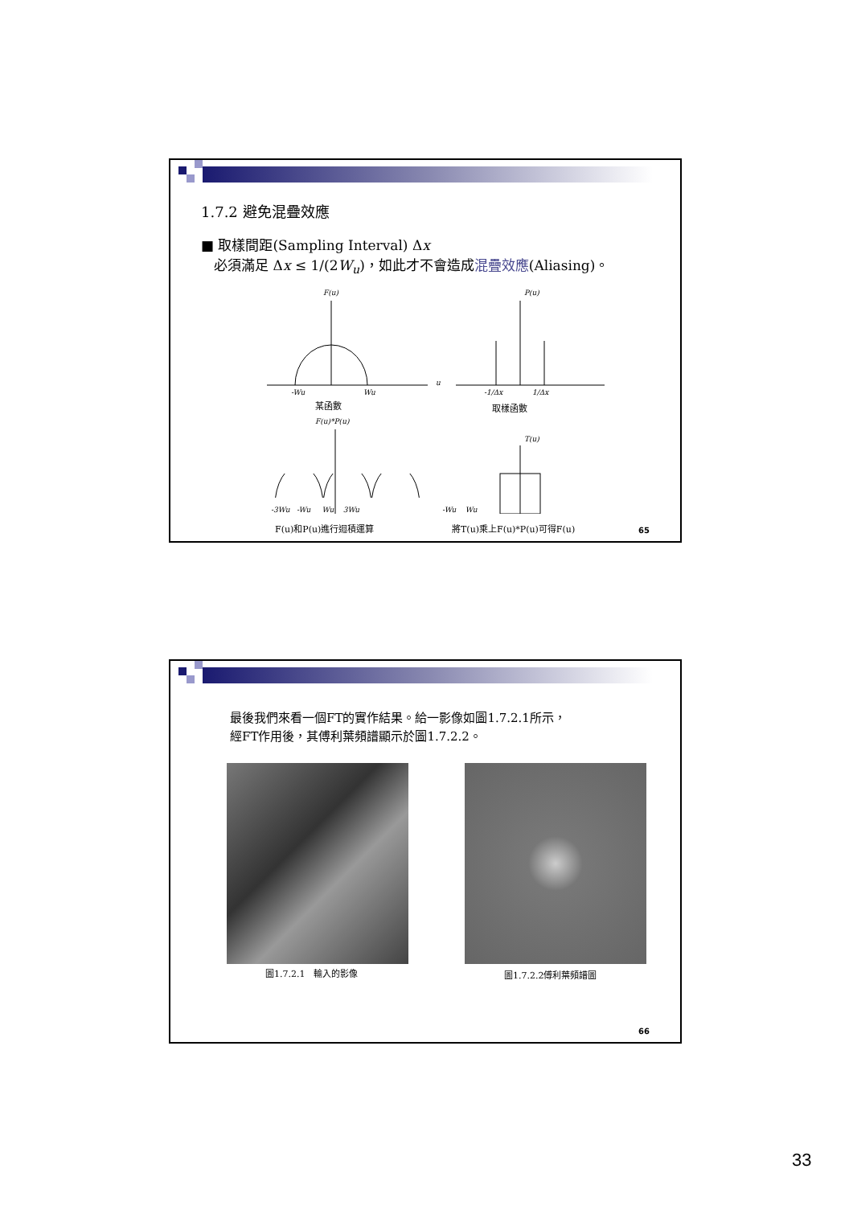1.7.2 避免混疊效應
■ 取樣間距(Sampling Interval) Δx
必須滿足 Δx ≤ 1/(2W<sub>u</sub>)，如此才不會造成混疊效應(Aliasing)。
F(u)
-Wu
Wu
u
P(u)
-1/Δx
1/Δx
F(u)*P(u)
T(u)
某函數 取樣函數
-3Wu -Wu Wu 3Wu -Wu Wu
F(u)和P(u)進行迴積運算 將T(u)乘上F(u)*P(u)可得F(u) 65
最後我們來看一個FT的實作結果。給一影像如圖1.7.2.1所示，
經FT作用後，其傅利葉頻譜顯示於圖1.7.2.2。
圖1.7.2.1　輸入的影像 圖1.7.2.2傅利葉頻譜圖
66
33